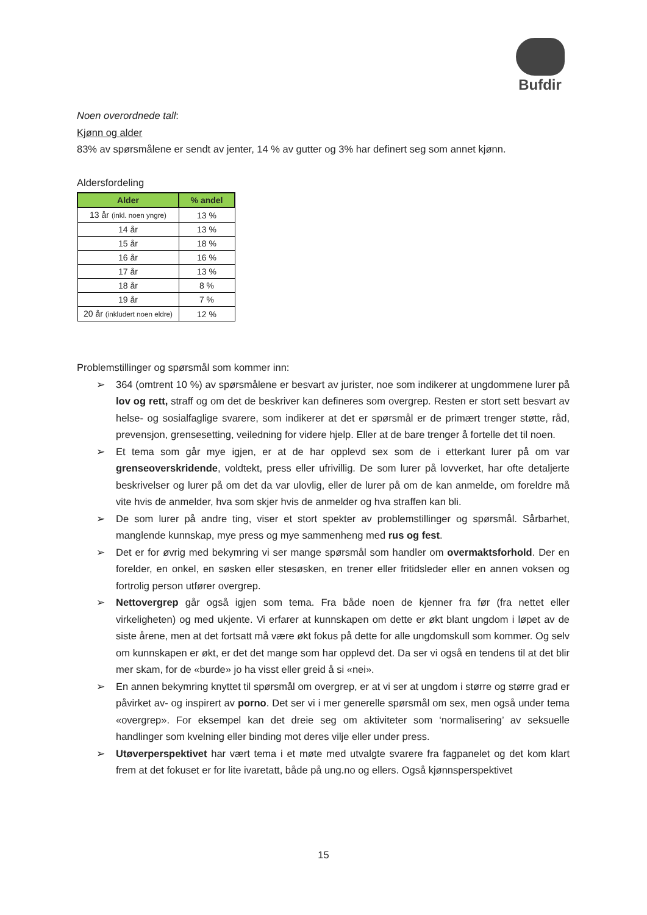Bufdir
Noen overordnede tall:
Kjønn og alder
83% av spørsmålene er sendt av jenter, 14 % av gutter og 3% har definert seg som annet kjønn.
Aldersfordeling
| Alder | % andel |
| --- | --- |
| 13 år (inkl. noen yngre) | 13 % |
| 14 år | 13 % |
| 15 år | 18 % |
| 16 år | 16 % |
| 17 år | 13 % |
| 18 år | 8 % |
| 19 år | 7 % |
| 20 år (inkludert noen eldre) | 12 % |
Problemstillinger og spørsmål som kommer inn:
➢ 364 (omtrent 10 %) av spørsmålene er besvart av jurister, noe som indikerer at ungdommene lurer på lov og rett, straff og om det de beskriver kan defineres som overgrep. Resten er stort sett besvart av helse- og sosialfaglige svarere, som indikerer at det er spørsmål er de primært trenger støtte, råd, prevensjon, grensesetting, veiledning for videre hjelp. Eller at de bare trenger å fortelle det til noen.
➢ Et tema som går mye igjen, er at de har opplevd sex som de i etterkant lurer på om var grenseoverskridende, voldtekt, press eller ufrivillig. De som lurer på lovverket, har ofte detaljerte beskrivelser og lurer på om det da var ulovlig, eller de lurer på om de kan anmelde, om foreldre må vite hvis de anmelder, hva som skjer hvis de anmelder og hva straffen kan bli.
➢ De som lurer på andre ting, viser et stort spekter av problemstillinger og spørsmål. Sårbarhet, manglende kunnskap, mye press og mye sammenheng med rus og fest.
➢ Det er for øvrig med bekymring vi ser mange spørsmål som handler om overmaktsforhold. Der en forelder, en onkel, en søsken eller stesøsken, en trener eller fritidsleder eller en annen voksen og fortrolig person utfører overgrep.
➢ Nettovergrep går også igjen som tema. Fra både noen de kjenner fra før (fra nettet eller virkeligheten) og med ukjente. Vi erfarer at kunnskapen om dette er økt blant ungdom i løpet av de siste årene, men at det fortsatt må være økt fokus på dette for alle ungdomskull som kommer. Og selv om kunnskapen er økt, er det det mange som har opplevd det. Da ser vi også en tendens til at det blir mer skam, for de «burde» jo ha visst eller greid å si «nei».
➢ En annen bekymring knyttet til spørsmål om overgrep, er at vi ser at ungdom i større og større grad er påvirket av- og inspirert av porno. Det ser vi i mer generelle spørsmål om sex, men også under tema «overgrep». For eksempel kan det dreie seg om aktiviteter som ‘normalisering’ av seksuelle handlinger som kvelning eller binding mot deres vilje eller under press.
➢ Utøverperspektivet har vært tema i et møte med utvalgte svarere fra fagpanelet og det kom klart frem at det fokuset er for lite ivaretatt, både på ung.no og ellers. Også kjønnsperspektivet
15